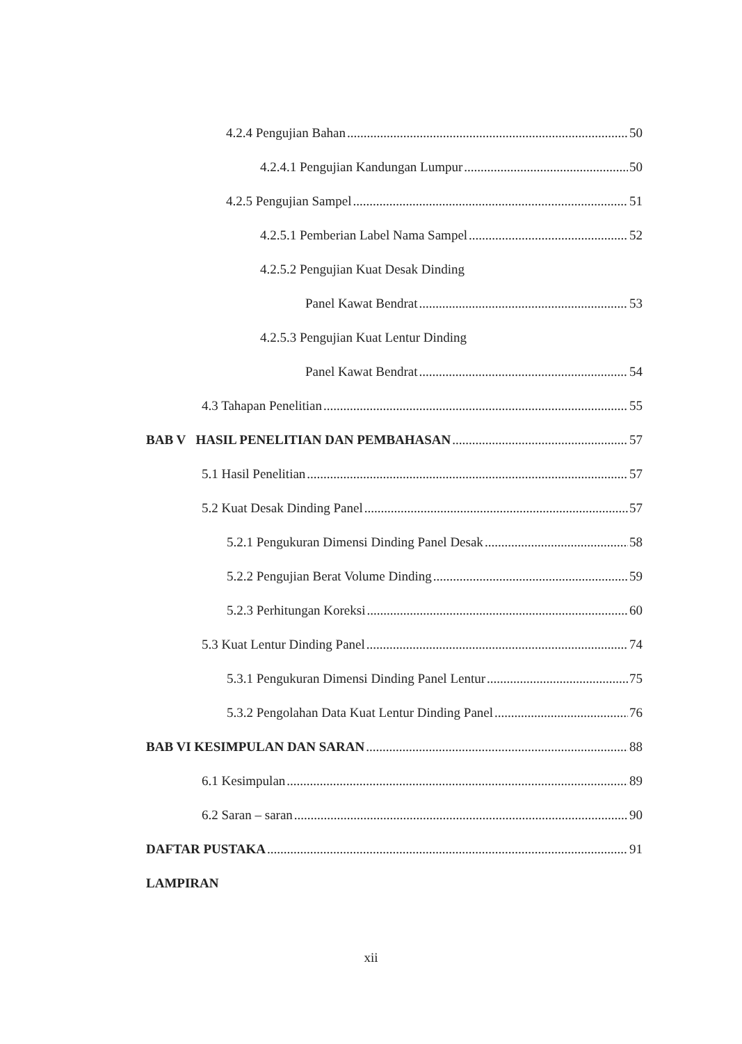4.2.4 Pengujian Bahan 50
4.2.4.1 Pengujian Kandungan Lumpur 50
4.2.5 Pengujian Sampel 51
4.2.5.1 Pemberian Label Nama Sampel 52
4.2.5.2 Pengujian Kuat Desak Dinding
Panel Kawat Bendrat 53
4.2.5.3 Pengujian Kuat Lentur Dinding
Panel Kawat Bendrat 54
4.3 Tahapan Penelitian 55
BAB V HASIL PENELITIAN DAN PEMBAHASAN 57
5.1 Hasil Penelitian 57
5.2 Kuat Desak Dinding Panel 57
5.2.1 Pengukuran Dimensi Dinding Panel Desak 58
5.2.2 Pengujian Berat Volume Dinding 59
5.2.3 Perhitungan Koreksi 60
5.3 Kuat Lentur Dinding Panel 74
5.3.1 Pengukuran Dimensi Dinding Panel Lentur 75
5.3.2 Pengolahan Data Kuat Lentur Dinding Panel 76
BAB VI KESIMPULAN DAN SARAN 88
6.1 Kesimpulan 89
6.2 Saran – saran 90
DAFTAR PUSTAKA 91
LAMPIRAN
xii